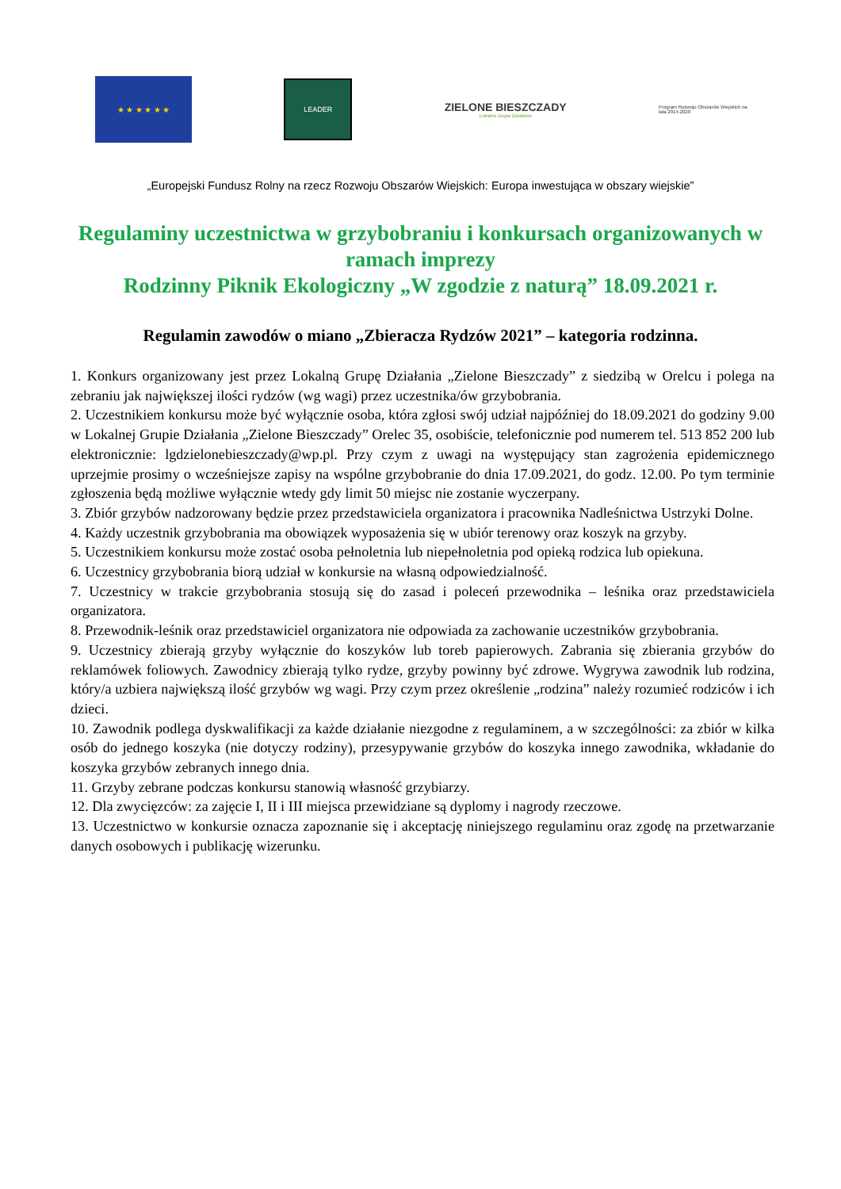★ ★ ★ ★ ★ ★
LEADER
ZIELONE BIESZCZADY
Lokalna Grupa Działania
Program Rozwoju Obszarów Wiejskich na lata 2014-2020
„Europejski Fundusz Rolny na rzecz Rozwoju Obszarów Wiejskich: Europa inwestująca w obszary wiejskie”
Regulaminy uczestnictwa w grzybobraniu i konkursach organizowanych w ramach imprezy
Rodzinny Piknik Ekologiczny „W zgodzie z naturą” 18.09.2021 r.
Regulamin zawodów o miano „Zbieracza Rydzów 2021” – kategoria rodzinna.
1. Konkurs organizowany jest przez Lokalną Grupę Działania „Zielone Bieszczady” z siedzibą w Orelcu i polega na zebraniu jak największej ilości rydzów (wg wagi) przez uczestnika/ów grzybobrania.
2. Uczestnikiem konkursu może być wyłącznie osoba, która zgłosi swój udział najpóźniej do 18.09.2021 do godziny 9.00 w Lokalnej Grupie Działania „Zielone Bieszczady” Orelec 35, osobiście, telefonicznie pod numerem tel. 513 852 200 lub elektronicznie: lgdzielonebieszczady@wp.pl. Przy czym z uwagi na występujący stan zagrożenia epidemicznego uprzejmie prosimy o wcześniejsze zapisy na wspólne grzybobranie do dnia 17.09.2021, do godz. 12.00. Po tym terminie zgłoszenia będą możliwe wyłącznie wtedy gdy limit 50 miejsc nie zostanie wyczerpany.
3. Zbiór grzybów nadzorowany będzie przez przedstawiciela organizatora i pracownika Nadleśnictwa Ustrzyki Dolne.
4. Każdy uczestnik grzybobrania ma obowiązek wyposażenia się w ubiór terenowy oraz koszyk na grzyby.
5. Uczestnikiem konkursu może zostać osoba pełnoletnia lub niepełnoletnia pod opieką rodzica lub opiekuna.
6. Uczestnicy grzybobrania biorą udział w konkursie na własną odpowiedzialność.
7. Uczestnicy w trakcie grzybobrania stosują się do zasad i poleceń przewodnika – leśnika oraz przedstawiciela organizatora.
8. Przewodnik-leśnik oraz przedstawiciel organizatora nie odpowiada za zachowanie uczestników grzybobrania.
9. Uczestnicy zbierają grzyby wyłącznie do koszyków lub toreb papierowych. Zabrania się zbierania grzybów do reklamówek foliowych. Zawodnicy zbierają tylko rydze, grzyby powinny być zdrowe. Wygrywa zawodnik lub rodzina, który/a uzbiera największą ilość grzybów wg wagi. Przy czym przez określenie „rodzina” należy rozumieć rodziców i ich dzieci.
10. Zawodnik podlega dyskwalifikacji za każde działanie niezgodne z regulaminem, a w szczególności: za zbiór w kilka osób do jednego koszyka (nie dotyczy rodziny), przesypywanie grzybów do koszyka innego zawodnika, wkładanie do koszyka grzybów zebranych innego dnia.
11. Grzyby zebrane podczas konkursu stanowią własność grzybiarzy.
12. Dla zwycięzców: za zajęcie I, II i III miejsca przewidziane są dyplomy i nagrody rzeczowe.
13. Uczestnictwo w konkursie oznacza zapoznanie się i akceptację niniejszego regulaminu oraz zgodę na przetwarzanie danych osobowych i publikację wizerunku.